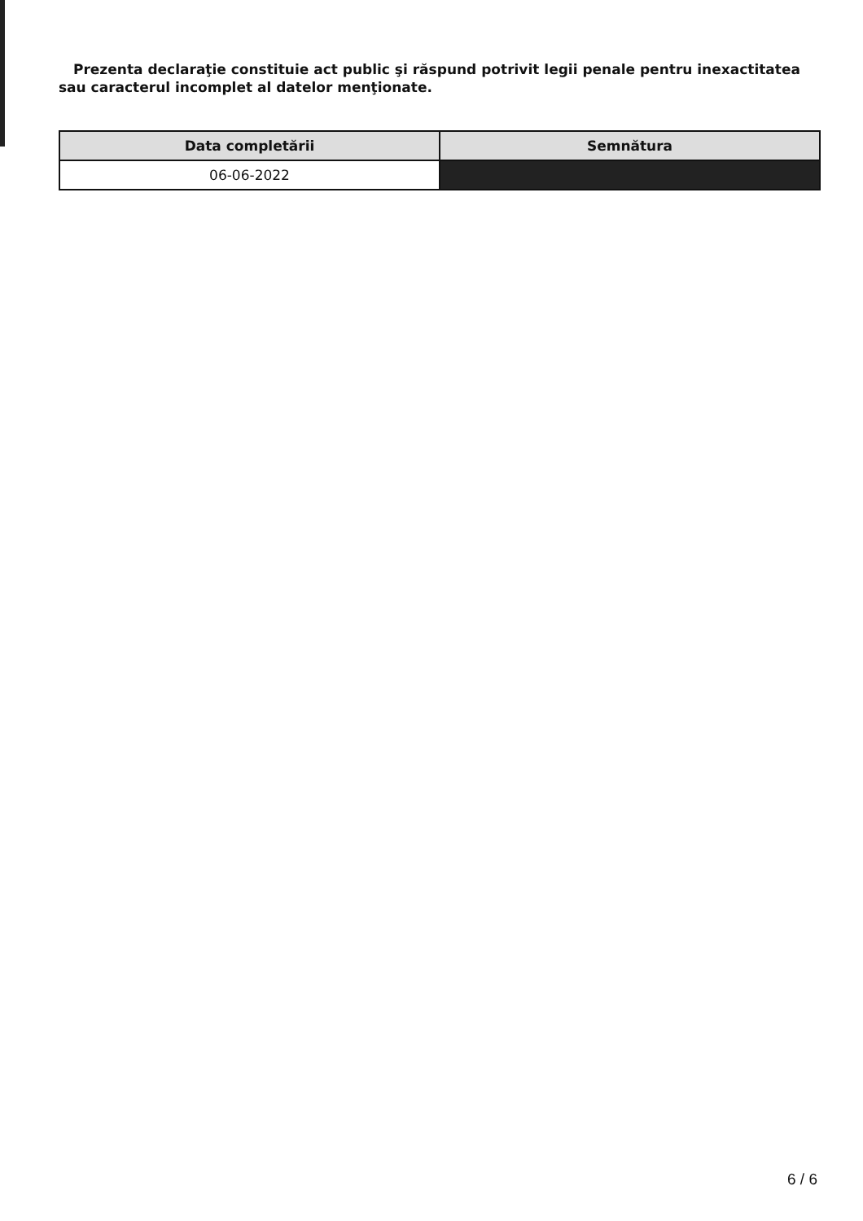Prezenta declaraţie constituie act public şi răspund potrivit legii penale pentru inexactitatea sau caracterul incomplet al datelor menţionate.
| Data completării | Semnătura |
| --- | --- |
| 06-06-2022 | |
6 / 6